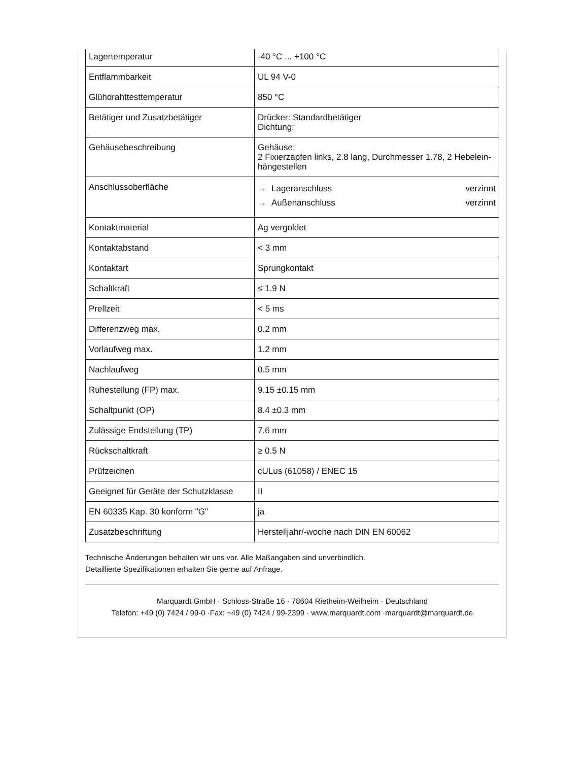| Lagertemperatur | -40 °C ... +100 °C |
| Entflammbarkeit | UL 94 V-0 |
| Glühdrahttesttemperatur | 850 °C |
| Betätiger und Zusatzbetätiger | Drücker: Standardbetätiger Dichtung: |
| Gehäusebeschreibung | Gehäuse: 2 Fixierzapfen links, 2.8 lang, Durchmesser 1.78, 2 Hebelein-hängestellen |
| Anschlussoberfläche | → Lageranschluss verzinnt → Außenanschluss verzinnt |
| Kontaktmaterial | Ag vergoldet |
| Kontaktabstand | < 3 mm |
| Kontaktart | Sprungkontakt |
| Schaltkraft | ≤ 1.9 N |
| Prellzeit | < 5 ms |
| Differenzweg max. | 0.2 mm |
| Vorlaufweg max. | 1.2 mm |
| Nachlaufweg | 0.5 mm |
| Ruhestellung (FP) max. | 9.15 ±0.15 mm |
| Schaltpunkt (OP) | 8.4 ±0.3 mm |
| Zulässige Endstellung (TP) | 7.6 mm |
| Rückschaltkraft | ≥ 0.5 N |
| Prüfzeichen | cULus (61058) / ENEC 15 |
| Geeignet für Geräte der Schutzklasse | II |
| EN 60335 Kap. 30 konform "G" | ja |
| Zusatzbeschriftung | Herstelljahr/-woche nach DIN EN 60062 |
Technische Änderungen behalten wir uns vor. Alle Maßangaben sind unverbindlich.
Detaillierte Spezifikationen erhalten Sie gerne auf Anfrage.
Marquardt GmbH · Schloss-Straße 16 · 78604 Rietheim-Weilheim · Deutschland
Telefon: +49 (0) 7424 / 99-0 ·Fax: +49 (0) 7424 / 99-2399 · www.marquardt.com ·marquardt@marquardt.de